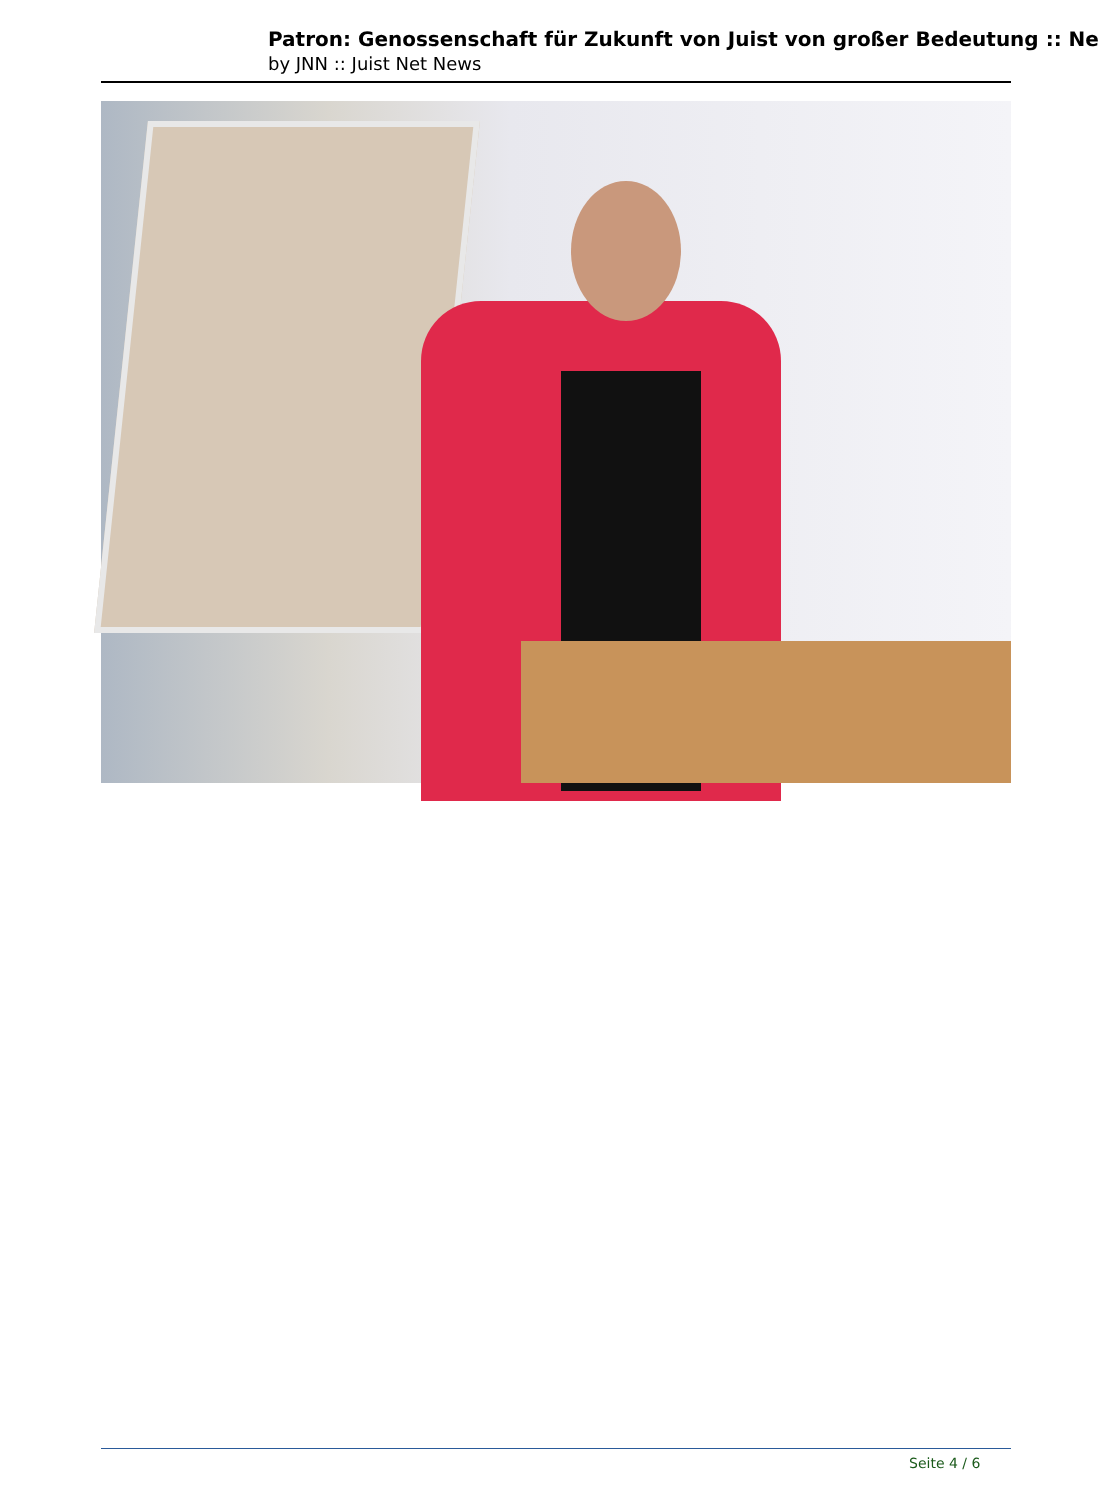Patron: Genossenschaft für Zukunft von Juist von großer Bedeutung :: Ne
by JNN :: Juist Net News
Seite 4 / 6